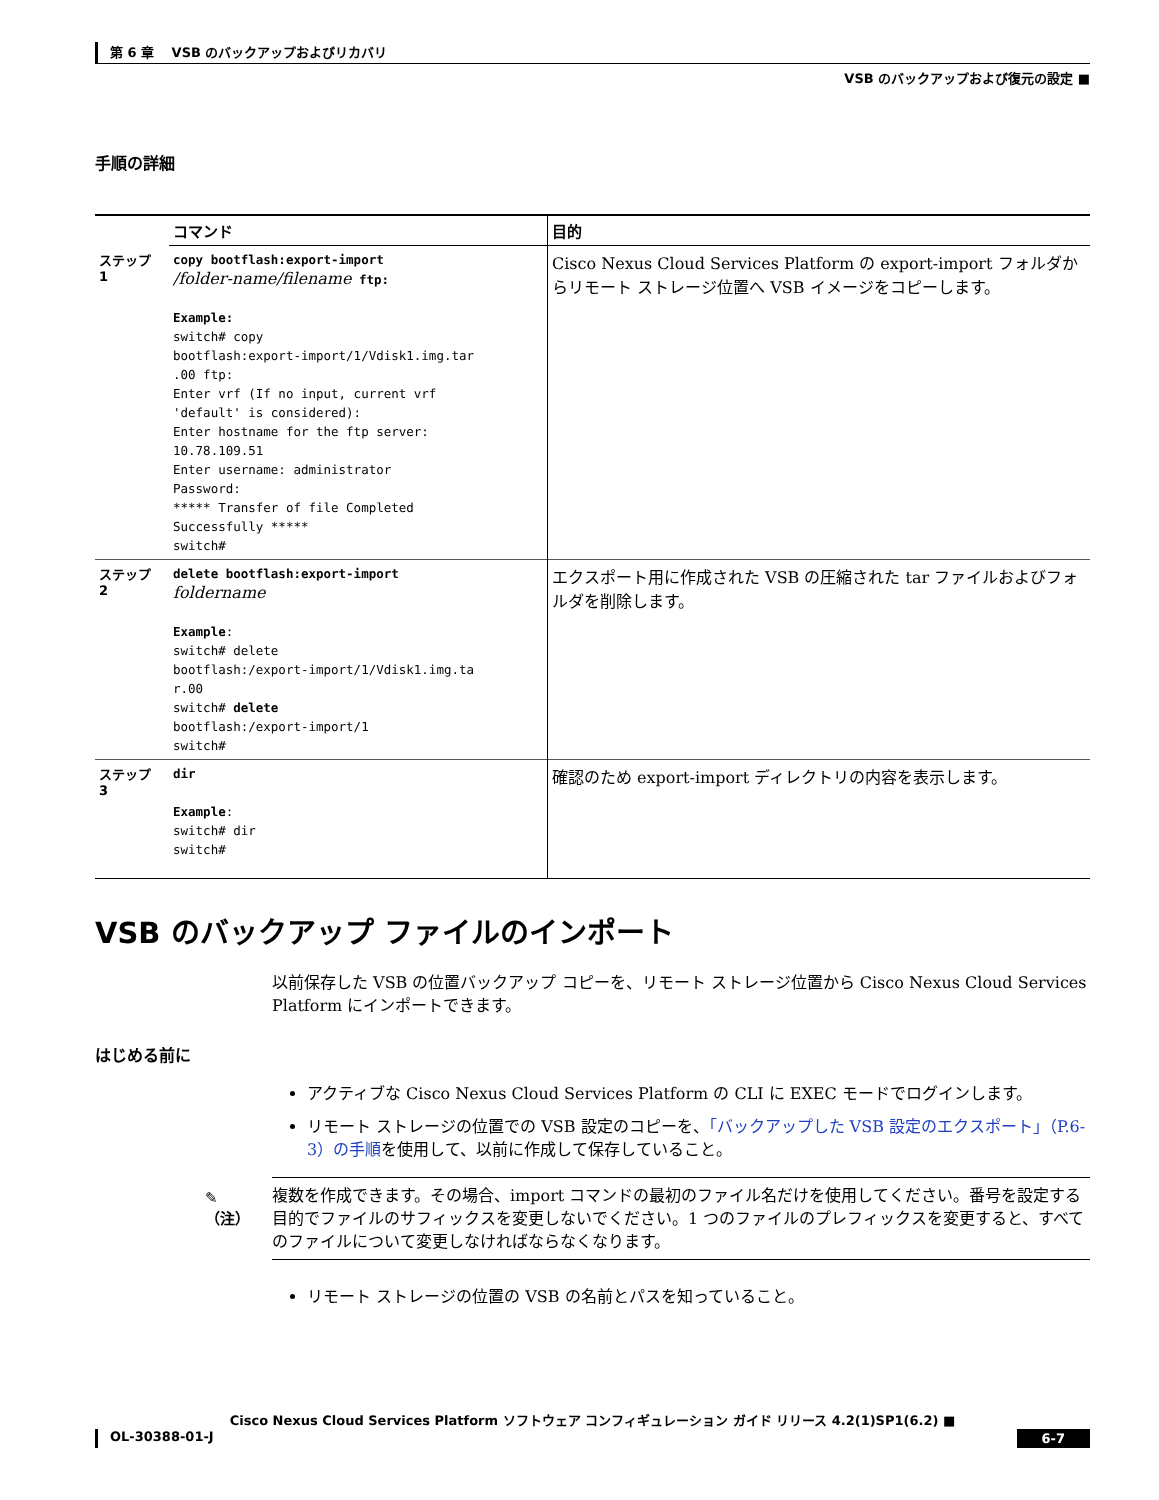第 6 章　 VSB のバックアップおよびリカバリ
VSB のバックアップおよび復元の設定 ■
手順の詳細
| | コマンド | 目的 |
| ステップ 1 | copy bootflash:export-import /folder-name/filename ftp: Example: switch# copy bootflash:export-import/1/Vdisk1.img.tar .00 ftp: Enter vrf (If no input, current vrf 'default' is considered): Enter hostname for the ftp server: 10.78.109.51 Enter username: administrator Password: ***** Transfer of file Completed Successfully ***** switch# | Cisco Nexus Cloud Services Platform の export-import フォルダからリモート ストレージ位置へ VSB イメージをコピーします。 |
| ステップ 2 | delete bootflash:export-import foldername Example : switch# delete bootflash:/export-import/1/Vdisk1.img.ta r.00 switch# delete bootflash:/export-import/1 switch# | エクスポート用に作成された VSB の圧縮された tar ファイルおよびフォルダを削除します。 |
| ステップ 3 | dir Example : switch# dir switch# | 確認のため export-import ディレクトリの内容を表示します。 |
VSB のバックアップ ファイルのインポート
以前保存した VSB の位置バックアップ コピーを、リモート ストレージ位置から Cisco Nexus Cloud Services Platform にインポートできます。
はじめる前に
アクティブな Cisco Nexus Cloud Services Platform の CLI に EXEC モードでログインします。
リモート ストレージの位置での VSB 設定のコピーを、「バックアップした VSB 設定のエクスポート」（P.6-3）の手順を使用して、以前に作成して保存していること。
✎
（注）
複数を作成できます。その場合、import コマンドの最初のファイル名だけを使用してください。番号を設定する目的でファイルのサフィックスを変更しないでください。1 つのファイルのプレフィックスを変更すると、すべてのファイルについて変更しなければならなくなります。
リモート ストレージの位置の VSB の名前とパスを知っていること。
Cisco Nexus Cloud Services Platform ソフトウェア コンフィギュレーション ガイド リリース 4.2(1)SP1(6.2) ■
OL-30388-01-J 6-7